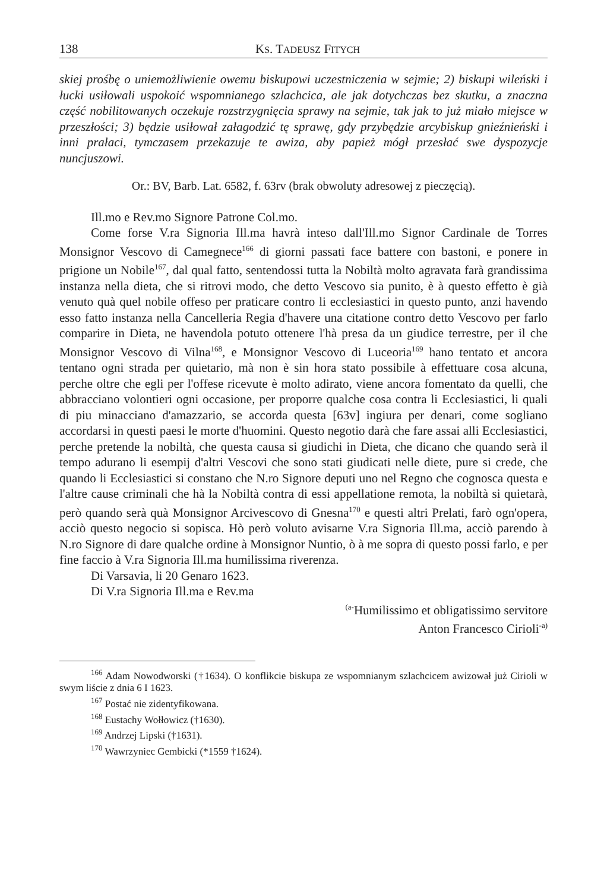138 KS. TADEUSZ FITYCH
skiej prośbę o uniemożliwienie owemu biskupowi uczestniczenia w sejmie; 2) biskupi wileński i łucki usiłowali uspokoić wspomnianego szlachcica, ale jak dotychczas bez skutku, a znaczna część nobilitowanych oczekuje rozstrzygnięcia sprawy na sejmie, tak jak to już miało miejsce w przeszłości; 3) będzie usiłował załagodzić tę sprawę, gdy przybędzie arcybiskup gnieźnieński i inni prałaci, tymczasem przekazuje te awiza, aby papież mógł przesłać swe dyspozycje nuncjuszowi.
Or.: BV, Barb. Lat. 6582, f. 63rv (brak obwoluty adresowej z pieczęcią).
Ill.mo e Rev.mo Signore Patrone Col.mo.
Come forse V.ra Signoria Ill.ma havrà inteso dall'Ill.mo Signor Cardinale de Torres Monsignor Vescovo di Camegnece<sup>166</sup> di giorni passati face battere con bastoni, e ponere in prigione un Nobile<sup>167</sup>, dal qual fatto, sentendossi tutta la Nobiltà molto agravata farà grandissima instanza nella dieta, che si ritrovi modo, che detto Vescovo sia punito, è à questo effetto è già venuto quà quel nobile offeso per praticare contro li ecclesiastici in questo punto, anzi havendo esso fatto instanza nella Cancelleria Regia d'havere una citatione contro detto Vescovo per farlo comparire in Dieta, ne havendola potuto ottenere l'hà presa da un giudice terrestre, per il che Monsignor Vescovo di Vilna<sup>168</sup>, e Monsignor Vescovo di Luceoria<sup>169</sup> hano tentato et ancora tentano ogni strada per quietario, mà non è sin hora stato possibile à effettuare cosa alcuna, perche oltre che egli per l'offese ricevute è molto adirato, viene ancora fomentato da quelli, che abbracciano volontieri ogni occasione, per proporre qualche cosa contra li Ecclesiastici, li quali di piu minacciano d'amazzario, se accorda questa [63v] ingiura per denari, come sogliano accordarsi in questi paesi le morte d'huomini. Questo negotio darà che fare assai alli Ecclesiastici, perche pretende la nobiltà, che questa causa si giudichi in Dieta, che dicano che quando serà il tempo adurano li esempij d'altri Vescovi che sono stati giudicati nelle diete, pure si crede, che quando li Ecclesiastici si constano che N.ro Signore deputi uno nel Regno che cognosca questa e l'altre cause criminali che hà la Nobiltà contra di essi appellatione remota, la nobiltà si quietarà, però quando serà quà Monsignor Arcivescovo di Gnesna<sup>170</sup> e questi altri Prelati, farò ogn'opera, acciò questo negocio si sopisca. Hò però voluto avisarne V.ra Signoria Ill.ma, acciò parendo à N.ro Signore di dare qualche ordine à Monsignor Nuntio, ò à me sopra di questo possi farlo, e per fine faccio à V.ra Signoria Ill.ma humilissima riverenza.
Di Varsavia, li 20 Genaro 1623.
Di V.ra Signoria Ill.ma e Rev.ma
<sup>(a-</sup>Humilissimo et obligatissimo servitore
Anton Francesco Cirioli<sup>-a)</sup>
<sup>166</sup> Adam Nowodworski (†1634). O konflikcie biskupa ze wspomnianym szlachcicem awizował już Cirioli w swym liście z dnia 6 I 1623.
<sup>167</sup> Postać nie zidentyfikowana.
<sup>168</sup> Eustachy Wołłowicz (†1630).
<sup>169</sup> Andrzej Lipski (†1631).
<sup>170</sup> Wawrzyniec Gembicki (*1559 †1624).